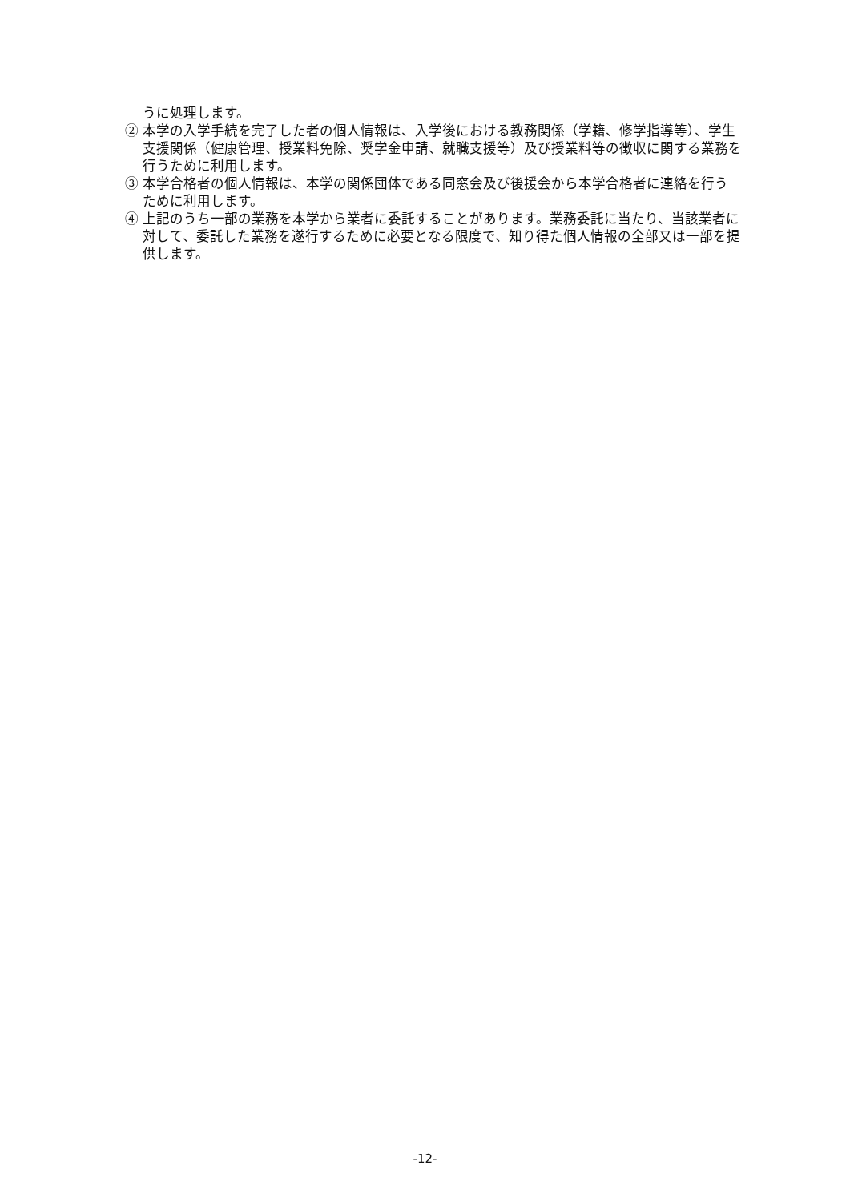うに処理します。
② 本学の入学手続を完了した者の個人情報は、入学後における教務関係（学籍、修学指導等）、学生支援関係（健康管理、授業料免除、奨学金申請、就職支援等）及び授業料等の徴収に関する業務を行うために利用します。
③ 本学合格者の個人情報は、本学の関係団体である同窓会及び後援会から本学合格者に連絡を行うために利用します。
④ 上記のうち一部の業務を本学から業者に委託することがあります。業務委託に当たり、当該業者に対して、委託した業務を遂行するために必要となる限度で、知り得た個人情報の全部又は一部を提供します。
-12-